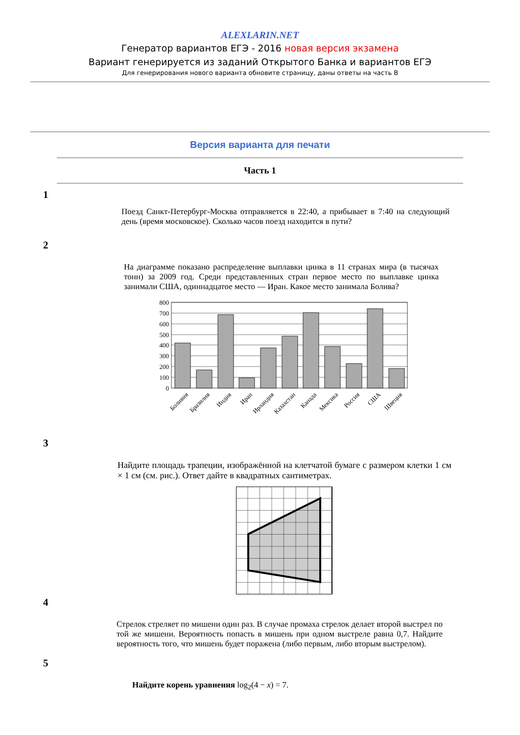ALEXLARIN.NET
Генератор вариантов ЕГЭ - 2016 новая версия экзамена
Вариант генерируется из заданий Открытого Банка и вариантов ЕГЭ
Для генерирования нового варианта обновите страницу, даны ответы на часть В
Версия варианта для печати
Часть 1
1
Поезд Санкт-Петербург-Москва отправляется в 22:40, а прибывает в 7:40 на следующий день (время московское). Сколько часов поезд находится в пути?
2
На диаграмме показано распределение выплавки цинка в 11 странах мира (в тысячах тонн) за 2009 год. Среди представленных стран первое место по выплавке цинка занимали США, одиннадцатое место — Иран. Какое место занимала Болива?
800
700
600
500
400
300
200
100
0
Боливия
Бразилия
Индия
Иран
Ирландия
Казахстан
Канада
Мексика
Россия
США
Швеция
3
Найдите площадь трапеции, изображённой на клетчатой бумаге с размером клетки 1 см × 1 см (см. рис.). Ответ дайте в квадратных сантиметрах.
4
Стрелок стреляет по мишени один раз. В случае промаха стрелок делает второй выстрел по той же мишени. Вероятность попасть в мишень при одном выстреле равна 0,7. Найдите вероятность того, что мишень будет поражена (либо первым, либо вторым выстрелом).
5
Найдите корень уравнения log<sub>2</sub>(4 − x) = 7.